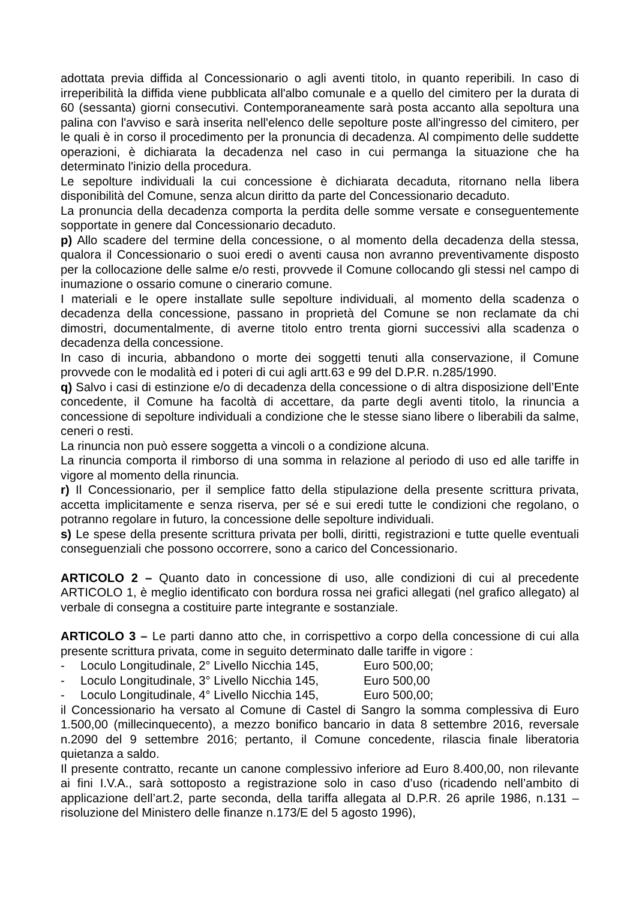adottata previa diffida al Concessionario o agli aventi titolo, in quanto reperibili. In caso di irreperibilità la diffida viene pubblicata all'albo comunale e a quello del cimitero per la durata di 60 (sessanta) giorni consecutivi. Contemporaneamente sarà posta accanto alla sepoltura una palina con l'avviso e sarà inserita nell'elenco delle sepolture poste all'ingresso del cimitero, per le quali è in corso il procedimento per la pronuncia di decadenza. Al compimento delle suddette operazioni, è dichiarata la decadenza nel caso in cui permanga la situazione che ha determinato l'inizio della procedura.
Le sepolture individuali la cui concessione è dichiarata decaduta, ritornano nella libera disponibilità del Comune, senza alcun diritto da parte del Concessionario decaduto.
La pronuncia della decadenza comporta la perdita delle somme versate e conseguentemente sopportate in genere dal Concessionario decaduto.
p) Allo scadere del termine della concessione, o al momento della decadenza della stessa, qualora il Concessionario o suoi eredi o aventi causa non avranno preventivamente disposto per la collocazione delle salme e/o resti, provvede il Comune collocando gli stessi nel campo di inumazione o ossario comune o cinerario comune.
I materiali e le opere installate sulle sepolture individuali, al momento della scadenza o decadenza della concessione, passano in proprietà del Comune se non reclamate da chi dimostri, documentalmente, di averne titolo entro trenta giorni successivi alla scadenza o decadenza della concessione.
In caso di incuria, abbandono o morte dei soggetti tenuti alla conservazione, il Comune provvede con le modalità ed i poteri di cui agli artt.63 e 99 del D.P.R. n.285/1990.
q) Salvo i casi di estinzione e/o di decadenza della concessione o di altra disposizione dell’Ente concedente, il Comune ha facoltà di accettare, da parte degli aventi titolo, la rinuncia a concessione di sepolture individuali a condizione che le stesse siano libere o liberabili da salme, ceneri o resti.
La rinuncia non può essere soggetta a vincoli o a condizione alcuna.
La rinuncia comporta il rimborso di una somma in relazione al periodo di uso ed alle tariffe in vigore al momento della rinuncia.
r) Il Concessionario, per il semplice fatto della stipulazione della presente scrittura privata, accetta implicitamente e senza riserva, per sé e sui eredi tutte le condizioni che regolano, o potranno regolare in futuro, la concessione delle sepolture individuali.
s) Le spese della presente scrittura privata per bolli, diritti, registrazioni e tutte quelle eventuali conseguenziali che possono occorrere, sono a carico del Concessionario.
ARTICOLO 2 – Quanto dato in concessione di uso, alle condizioni di cui al precedente ARTICOLO 1, è meglio identificato con bordura rossa nei grafici allegati (nel grafico allegato) al verbale di consegna a costituire parte integrante e sostanziale.
ARTICOLO 3 – Le parti danno atto che, in corrispettivo a corpo della concessione di cui alla presente scrittura privata, come in seguito determinato dalle tariffe in vigore :
- Loculo Longitudinale, 2° Livello Nicchia 145, Euro 500,00;
- Loculo Longitudinale, 3° Livello Nicchia 145, Euro 500,00
- Loculo Longitudinale, 4° Livello Nicchia 145, Euro 500,00;
il Concessionario ha versato al Comune di Castel di Sangro la somma complessiva di Euro 1.500,00 (millecinquecento), a mezzo bonifico bancario in data 8 settembre 2016, reversale n.2090 del 9 settembre 2016; pertanto, il Comune concedente, rilascia finale liberatoria quietanza a saldo.
Il presente contratto, recante un canone complessivo inferiore ad Euro 8.400,00, non rilevante ai fini I.V.A., sarà sottoposto a registrazione solo in caso d’uso (ricadendo nell’ambito di applicazione dell’art.2, parte seconda, della tariffa allegata al D.P.R. 26 aprile 1986, n.131 – risoluzione del Ministero delle finanze n.173/E del 5 agosto 1996),